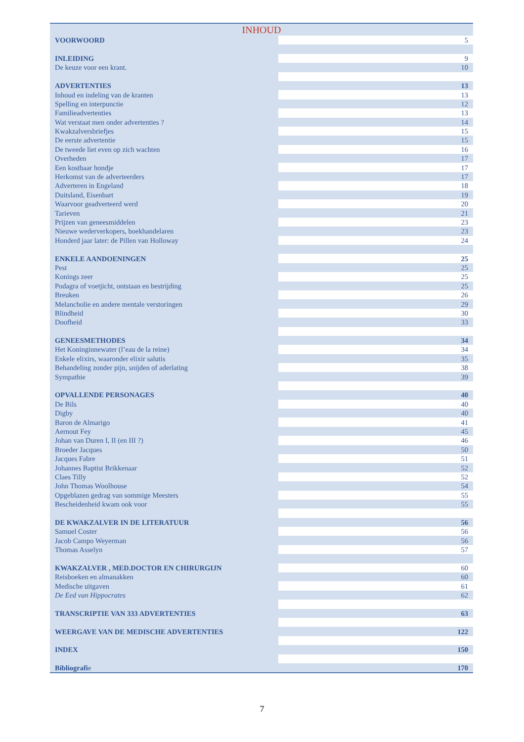| INHOUD | |
| --- | --- |
| VOORWOORD | 5 |
| INLEIDING | 9 |
| De keuze voor een krant. | 10 |
| ADVERTENTIES | 13 |
| Inhoud en indeling van de kranten | 13 |
| Spelling en interpunctie | 12 |
| Familieadvertenties | 13 |
| Wat verstaat men onder advertenties ? | 14 |
| Kwakzalversbriefjes | 15 |
| De eerste advertentie | 15 |
| De tweede liet even op zich wachten | 16 |
| Overheden | 17 |
| Een kostbaar hondje | 17 |
| Herkomst van de adverteerders | 17 |
| Adverteren in Engeland | 18 |
| Duitsland, Eisenbart | 19 |
| Waarvoor geadverteerd werd | 20 |
| Tarieven | 21 |
| Prijzen van geneesmiddelen | 23 |
| Nieuwe wederverkopers, boekhandelaren | 23 |
| Honderd jaar later: de Pillen van Holloway | 24 |
| ENKELE AANDOENINGEN | 25 |
| Pest | 25 |
| Konings zeer | 25 |
| Podagra of voetjicht, ontstaan en bestrijding | 25 |
| Breuken | 26 |
| Melancholie en andere mentale verstoringen | 29 |
| Blindheid | 30 |
| Doofheid | 33 |
| GENEESMETHODES | 34 |
| Het Koninginnewater (l’eau de la reine) | 34 |
| Enkele elixirs, waaronder elixir salutis | 35 |
| Behandeling zonder pijn, snijden of aderlating | 38 |
| Sympathie | 39 |
| OPVALLENDE PERSONAGES | 40 |
| De Bils | 40 |
| Digby | 40 |
| Baron de Almarigo | 41 |
| Aernout Fey | 45 |
| Johan van Duren I, II (en III ?) | 46 |
| Broeder Jacques | 50 |
| Jacques Fabre | 51 |
| Johannes Baptist Brikkenaar | 52 |
| Claes Tilly | 52 |
| John Thomas Woolhouse | 54 |
| Opgeblazen gedrag van sommige Meesters | 55 |
| Bescheidenheid kwam ook voor | 55 |
| DE KWAKZALVER IN DE LITERATUUR | 56 |
| Samuel Coster | 56 |
| Jacob Campo Weyerman | 56 |
| Thomas Asselyn | 57 |
| KWAKZALVER , MED.DOCTOR EN CHIRURGIJN | 60 |
| Reisboeken en almanakken | 60 |
| Medische uitgaven | 61 |
| De Eed van Hippocrates | 62 |
| TRANSCRIPTIE VAN 333 ADVERTENTIES | 63 |
| WEERGAVE VAN DE MEDISCHE ADVERTENTIES | 122 |
| INDEX | 150 |
| Bibliografi e | 170 |
7